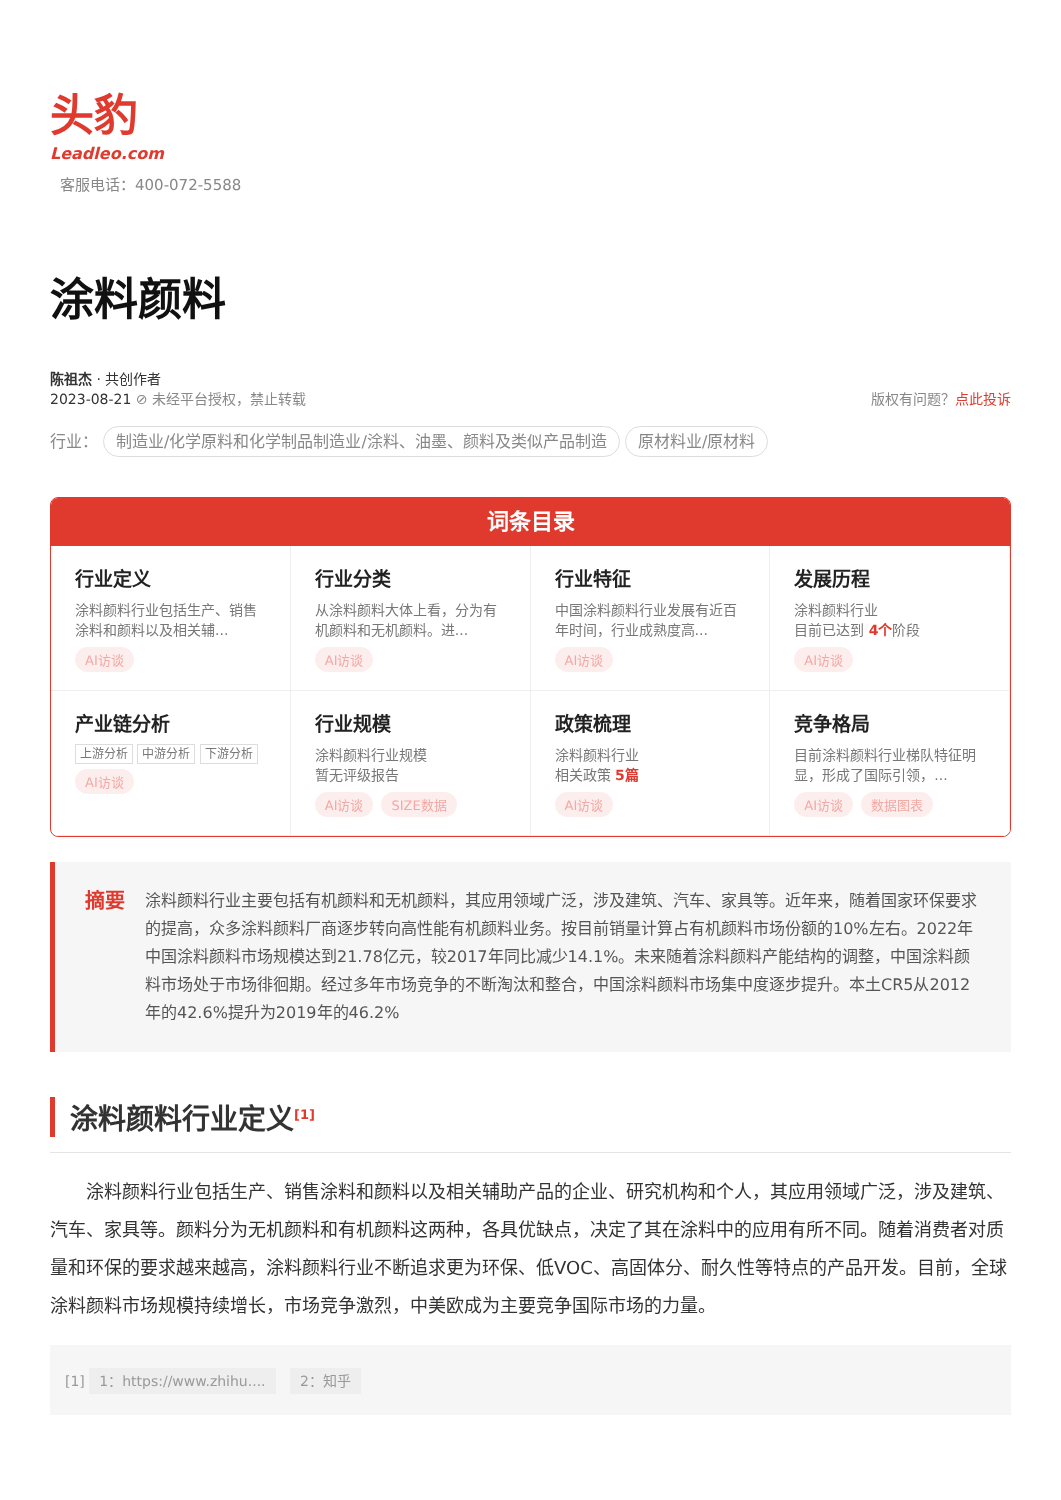头豹
Leadleo.com
客服电话：400-072-5588
涂料颜料
陈祖杰 · 共创作者
2023-08-21 ⊘ 未经平台授权，禁止转载
版权有问题？点此投诉
行业： 制造业/化学原料和化学制品制造业/涂料、油墨、颜料及类似产品制造 原材料业/原材料
词条目录
行业定义
涂料颜料行业包括生产、销售涂料和颜料以及相关辅...
AI访谈
行业分类
从涂料颜料大体上看，分为有机颜料和无机颜料。进...
AI访谈
行业特征
中国涂料颜料行业发展有近百年时间，行业成熟度高...
AI访谈
发展历程
涂料颜料行业
目前已达到 4个阶段
AI访谈
产业链分析
上游分析 中游分析 下游分析
AI访谈
行业规模
涂料颜料行业规模
暂无评级报告
AI访谈 SIZE数据
政策梳理
涂料颜料行业
相关政策 5篇
AI访谈
竞争格局
目前涂料颜料行业梯队特征明显，形成了国际引领，...
AI访谈 数据图表
摘要
涂料颜料行业主要包括有机颜料和无机颜料，其应用领域广泛，涉及建筑、汽车、家具等。近年来，随着国家环保要求的提高，众多涂料颜料厂商逐步转向高性能有机颜料业务。按目前销量计算占有机颜料市场份额的10%左右。2022年中国涂料颜料市场规模达到21.78亿元，较2017年同比减少14.1%。未来随着涂料颜料产能结构的调整，中国涂料颜料市场处于市场徘徊期。经过多年市场竞争的不断淘汰和整合，中国涂料颜料市场集中度逐步提升。本土CR5从2012年的42.6%提升为2019年的46.2%
涂料颜料行业定义<sup>[1]</sup>
涂料颜料行业包括生产、销售涂料和颜料以及相关辅助产品的企业、研究机构和个人，其应用领域广泛，涉及建筑、汽车、家具等。颜料分为无机颜料和有机颜料这两种，各具优缺点，决定了其在涂料中的应用有所不同。随着消费者对质量和环保的要求越来越高，涂料颜料行业不断追求更为环保、低VOC、高固体分、耐久性等特点的产品开发。目前，全球涂料颜料市场规模持续增长，市场竞争激烈，中美欧成为主要竞争国际市场的力量。
[1] 1：https://www.zhihu.... 2：知乎